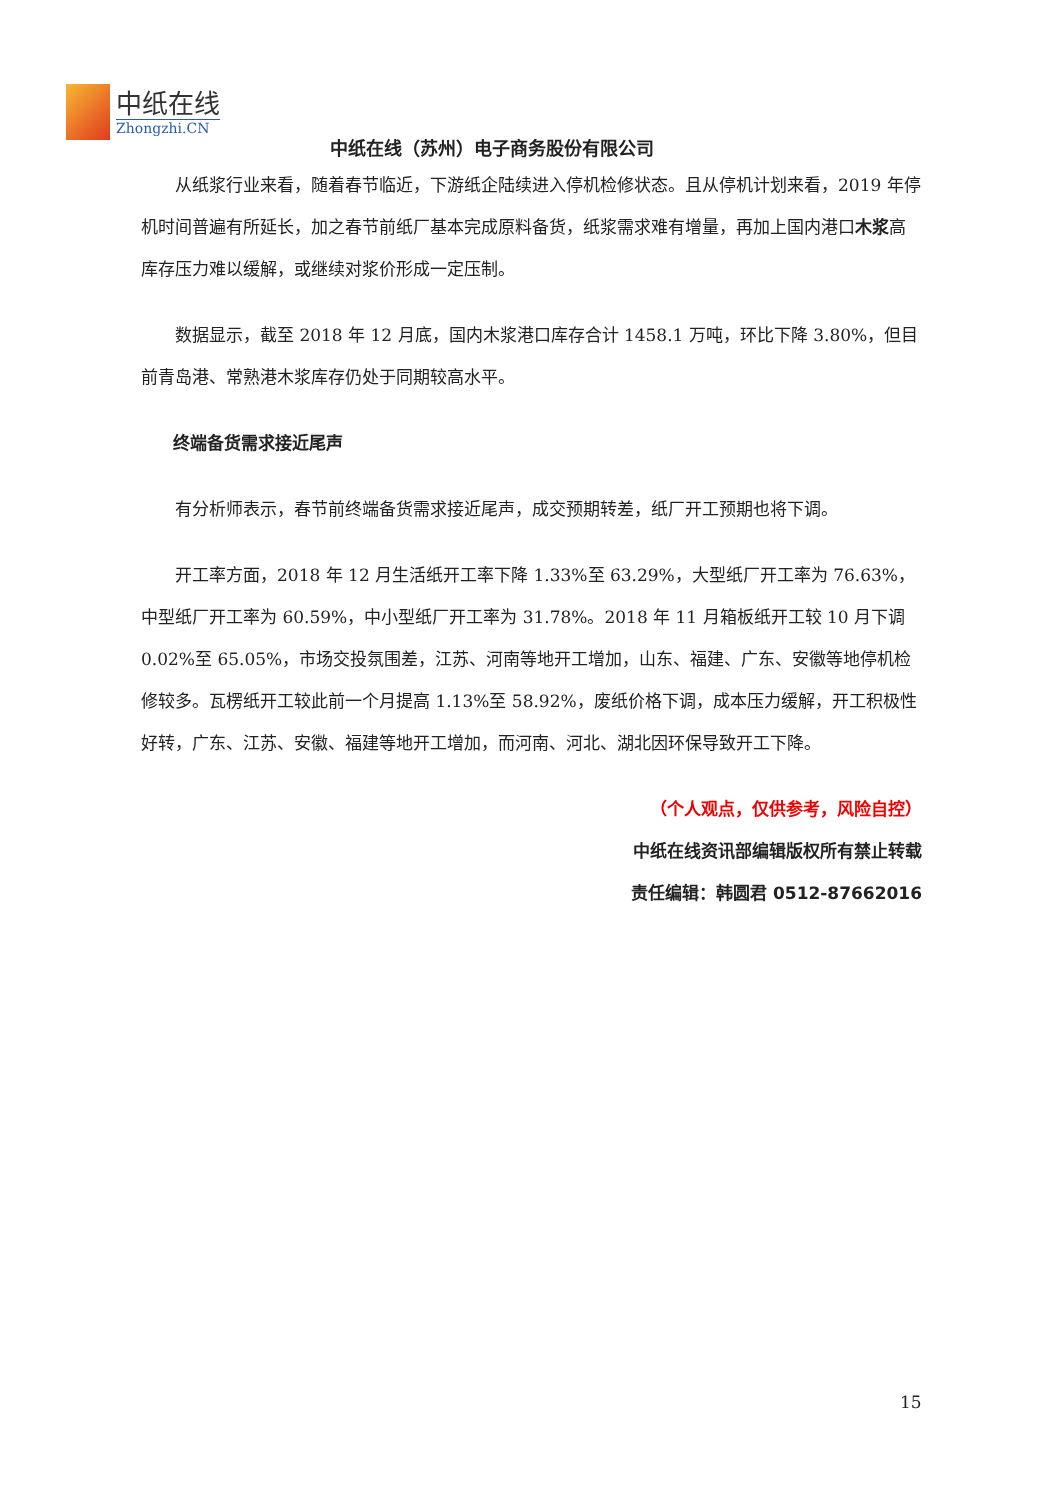中纸在线
Zhongzhi.CN
中纸在线（苏州）电子商务股份有限公司
从纸浆行业来看，随着春节临近，下游纸企陆续进入停机检修状态。且从停机计划来看，2019 年停机时间普遍有所延长，加之春节前纸厂基本完成原料备货，纸浆需求难有增量，再加上国内港口木浆高库存压力难以缓解，或继续对浆价形成一定压制。
数据显示，截至 2018 年 12 月底，国内木浆港口库存合计 1458.1 万吨，环比下降 3.80%，但目前青岛港、常熟港木浆库存仍处于同期较高水平。
终端备货需求接近尾声
有分析师表示，春节前终端备货需求接近尾声，成交预期转差，纸厂开工预期也将下调。
开工率方面，2018 年 12 月生活纸开工率下降 1.33%至 63.29%，大型纸厂开工率为 76.63%，中型纸厂开工率为 60.59%，中小型纸厂开工率为 31.78%。2018 年 11 月箱板纸开工较 10 月下调 0.02%至 65.05%，市场交投氛围差，江苏、河南等地开工增加，山东、福建、广东、安徽等地停机检修较多。瓦楞纸开工较此前一个月提高 1.13%至 58.92%，废纸价格下调，成本压力缓解，开工积极性好转，广东、江苏、安徽、福建等地开工增加，而河南、河北、湖北因环保导致开工下降。
（个人观点，仅供参考，风险自控）
中纸在线资讯部编辑版权所有禁止转载
责任编辑：韩圆君 0512-87662016
15